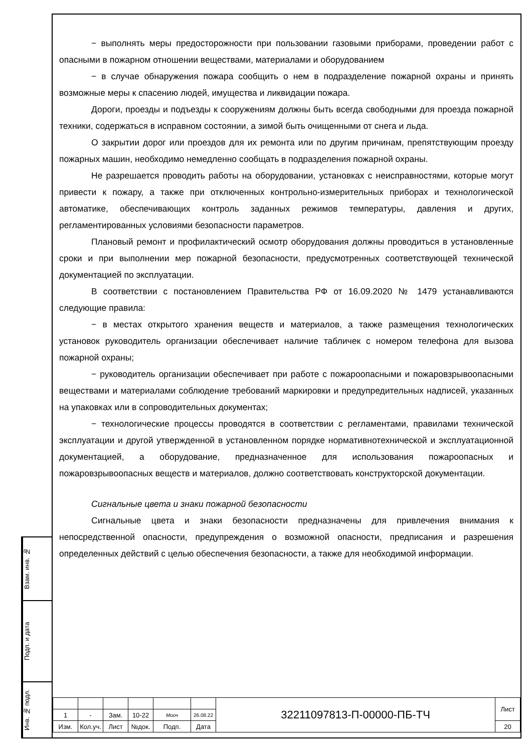Взам. инв. №
Подп. и дата
Инв. № подл.
− выполнять меры предосторожности при пользовании газовыми приборами, проведении работ с опасными в пожарном отношении веществами, материалами и оборудованием
− в случае обнаружения пожара сообщить о нем в подразделение пожарной охраны и принять возможные меры к спасению людей, имущества и ликвидации пожара.
Дороги, проезды и подъезды к сооружениям должны быть всегда свободными для проезда пожарной техники, содержаться в исправном состоянии, а зимой быть очищенными от снега и льда.
О закрытии дорог или проездов для их ремонта или по другим причинам, препятствующим проезду пожарных машин, необходимо немедленно сообщать в подразделения пожарной охраны.
Не разрешается проводить работы на оборудовании, установках с неисправностями, которые могут привести к пожару, а также при отключенных контрольно-измерительных приборах и технологической автоматике, обеспечивающих контроль заданных режимов температуры, давления и других, регламентированных условиями безопасности параметров.
Плановый ремонт и профилактический осмотр оборудования должны проводиться в установленные сроки и при выполнении мер пожарной безопасности, предусмотренных соответствующей технической документацией по эксплуатации.
В соответствии с постановлением Правительства РФ от 16.09.2020 № 1479 устанавливаются следующие правила:
− в местах открытого хранения веществ и материалов, а также размещения технологических установок руководитель организации обеспечивает наличие табличек с номером телефона для вызова пожарной охраны;
− руководитель организации обеспечивает при работе с пожароопасными и пожаровзрывоопасными веществами и материалами соблюдение требований маркировки и предупредительных надписей, указанных на упаковках или в сопроводительных документах;
− технологические процессы проводятся в соответствии с регламентами, правилами технической эксплуатации и другой утвержденной в установленном порядке нормативнотехнической и эксплуатационной документацией, а оборудование, предназначенное для использования пожароопасных и пожаровзрывоопасных веществ и материалов, должно соответствовать конструкторской документации.
Сигнальные цвета и знаки пожарной безопасности
Сигнальные цвета и знаки безопасности предназначены для привлечения внимания к непосредственной опасности, предупреждения о возможной опасности, предписания и разрешения определенных действий с целью обеспечения безопасности, а также для необходимой информации.
| | | | | | | 32211097813-П-00000-ПБ-ТЧ | Лист |
| 1 | - | Зам. | 10-22 | Мооч | 26.08.22 | | |
| Изм. | Кол.уч. | Лист | №док. | Подп. | Дата | | 20 |